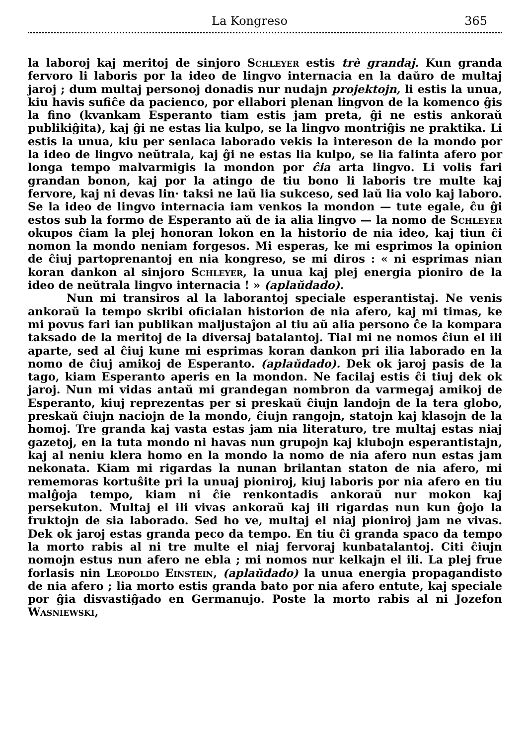La Kongreso 365
la laboroj kaj meritoj de sinjoro Schleyer estis trè grandaj. Kun granda fervoro li laboris por la ideo de lingvo internacia en la daŭro de multaj jaroj ; dum multaj personoj donadis nur nudajn projektojn, li estis la unua, kiu havis sufiĉe da pacienco, por ellabori plenan lingvon de la komenco ĝis la fino (kvankam Esperanto tiam estis jam preta, ĝi ne estis ankoraŭ publikiĝita), kaj ĝi ne estas lia kulpo, se la lingvo montriĝis ne praktika. Li estis la unua, kiu per senlaca laborado vekis la intereson de la mondo por la ideo de lingvo neŭtrala, kaj ĝi ne estas lia kulpo, se lia falinta afero por longa tempo malvarmigis la mondon por ĉia arta lingvo. Li volis fari grandan bonon, kaj por la atingo de tiu bono li laboris tre multe kaj fervore, kaj ni devas lin· taksi ne laŭ lia sukceso, sed laŭ lia volo kaj laboro. Se la ideo de lingvo internacia iam venkos la mondon — tute egale, ĉu ĝi estos sub la formo de Esperanto aŭ de ia alia lingvo — la nomo de Schleyer okupos ĉiam la plej honoran lokon en la historio de nia ideo, kaj tiun ĉi nomon la mondo neniam forgesos. Mi esperas, ke mi esprimos la opinion de ĉiuj partoprenantoj en nia kongreso, se mi diros : « ni esprimas nian koran dankon al sinjoro Schleyer, la unua kaj plej energia pioniro de la ideo de neŭtrala lingvo internacia ! » (aplaŭdado).
Nun mi transiros al la laborantoj speciale esperantistaj. Ne venis ankoraŭ la tempo skribi oficialan historion de nia afero, kaj mi timas, ke mi povus fari ian publikan maljustaĵon al tiu aŭ alia persono ĉe la kompara taksado de la meritoj de la diversaj batalantoj. Tial mi ne nomos ĉiun el ili aparte, sed al ĉiuj kune mi esprimas koran dankon pri ilia laborado en la nomo de ĉiuj amikoj de Esperanto. (aplaŭdado). Dek ok jaroj pasis de la tago, kiam Esperanto aperis en la mondon. Ne facilaj estis ĉi tiuj dek ok jaroj. Nun mi vidas antaŭ mi grandegan nombron da varmegaj amikoj de Esperanto, kiuj reprezentas per si preskaŭ ĉiujn landojn de la tera globo, preskaŭ ĉiujn naciojn de la mondo, ĉiujn rangojn, statojn kaj klasojn de la homoj. Tre granda kaj vasta estas jam nia literaturo, tre multaj estas niaj gazetoj, en la tuta mondo ni havas nun grupojn kaj klubojn esperantistajn, kaj al neniu klera homo en la mondo la nomo de nia afero nun estas jam nekonata. Kiam mi rigardas la nunan brilantan staton de nia afero, mi rememoras kortuŝite pri la unuaj pioniroj, kiuj laboris por nia afero en tiu malĝoja tempo, kiam ni ĉie renkontadis ankoraŭ nur mokon kaj persekuton. Multaj el ili vivas ankoraŭ kaj ili rigardas nun kun ĝojo la fruktojn de sia laborado. Sed ho ve, multaj el niaj pioniroj jam ne vivas. Dek ok jaroj estas granda peco da tempo. En tiu ĉi granda spaco da tempo la morto rabis al ni tre multe el niaj fervoraj kunbatalantoj. Citi ĉiujn nomojn estus nun afero ne ebla ; mi nomos nur kelkajn el ili. La plej frue forlasis nin Leopoldo Einstein, (aplaŭdado) la unua energia propagandisto de nia afero ; lia morto estis granda bato por nia afero entute, kaj speciale por ĝia disvastiĝado en Germanujo. Poste la morto rabis al ni Jozefon Wasniewski,